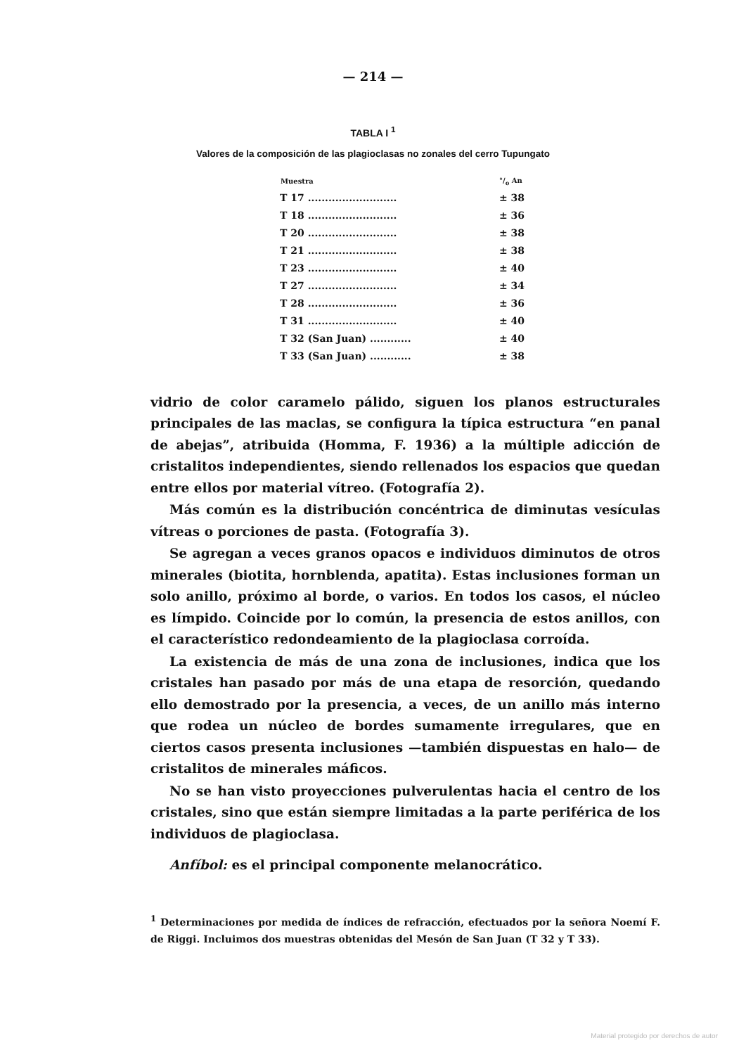— 214 —
TABLA I <sup>1</sup>
Valores de la composición de las plagioclasas no zonales del cerro Tupungato
| Muestra | °/<sub>o</sub> An |
| --- | --- |
| T 17 .......................... | ± 38 |
| T 18 .......................... | ± 36 |
| T 20 .......................... | ± 38 |
| T 21 .......................... | ± 38 |
| T 23 .......................... | ± 40 |
| T 27 .......................... | ± 34 |
| T 28 .......................... | ± 36 |
| T 31 .......................... | ± 40 |
| T 32 (San Juan) ............ | ± 40 |
| T 33 (San Juan) ............ | ± 38 |
vidrio de color caramelo pálido, siguen los planos estructurales principales de las maclas, se configura la típica estructura “en panal de abejas”, atribuida (Homma, F. 1936) a la múltiple adicción de cristalitos independientes, siendo rellenados los espacios que quedan entre ellos por material vítreo. (Fotografía 2).
Más común es la distribución concéntrica de diminutas vesículas vítreas o porciones de pasta. (Fotografía 3).
Se agregan a veces granos opacos e individuos diminutos de otros minerales (biotita, hornblenda, apatita). Estas inclusiones forman un solo anillo, próximo al borde, o varios. En todos los casos, el núcleo es límpido. Coincide por lo común, la presencia de estos anillos, con el característico redondeamiento de la plagioclasa corroída.
La existencia de más de una zona de inclusiones, indica que los cristales han pasado por más de una etapa de resorción, quedando ello demostrado por la presencia, a veces, de un anillo más interno que rodea un núcleo de bordes sumamente irregulares, que en ciertos casos presenta inclusiones —también dispuestas en halo— de cristalitos de minerales máficos.
No se han visto proyecciones pulverulentas hacia el centro de los cristales, sino que están siempre limitadas a la parte periférica de los individuos de plagioclasa.
Anfíbol: es el principal componente melanocrático.
<sup>1</sup> Determinaciones por medida de índices de refracción, efectuados por la señora Noemí F. de Riggi. Incluimos dos muestras obtenidas del Mesón de San Juan (T 32 y T 33).
Material protegido por derechos de autor